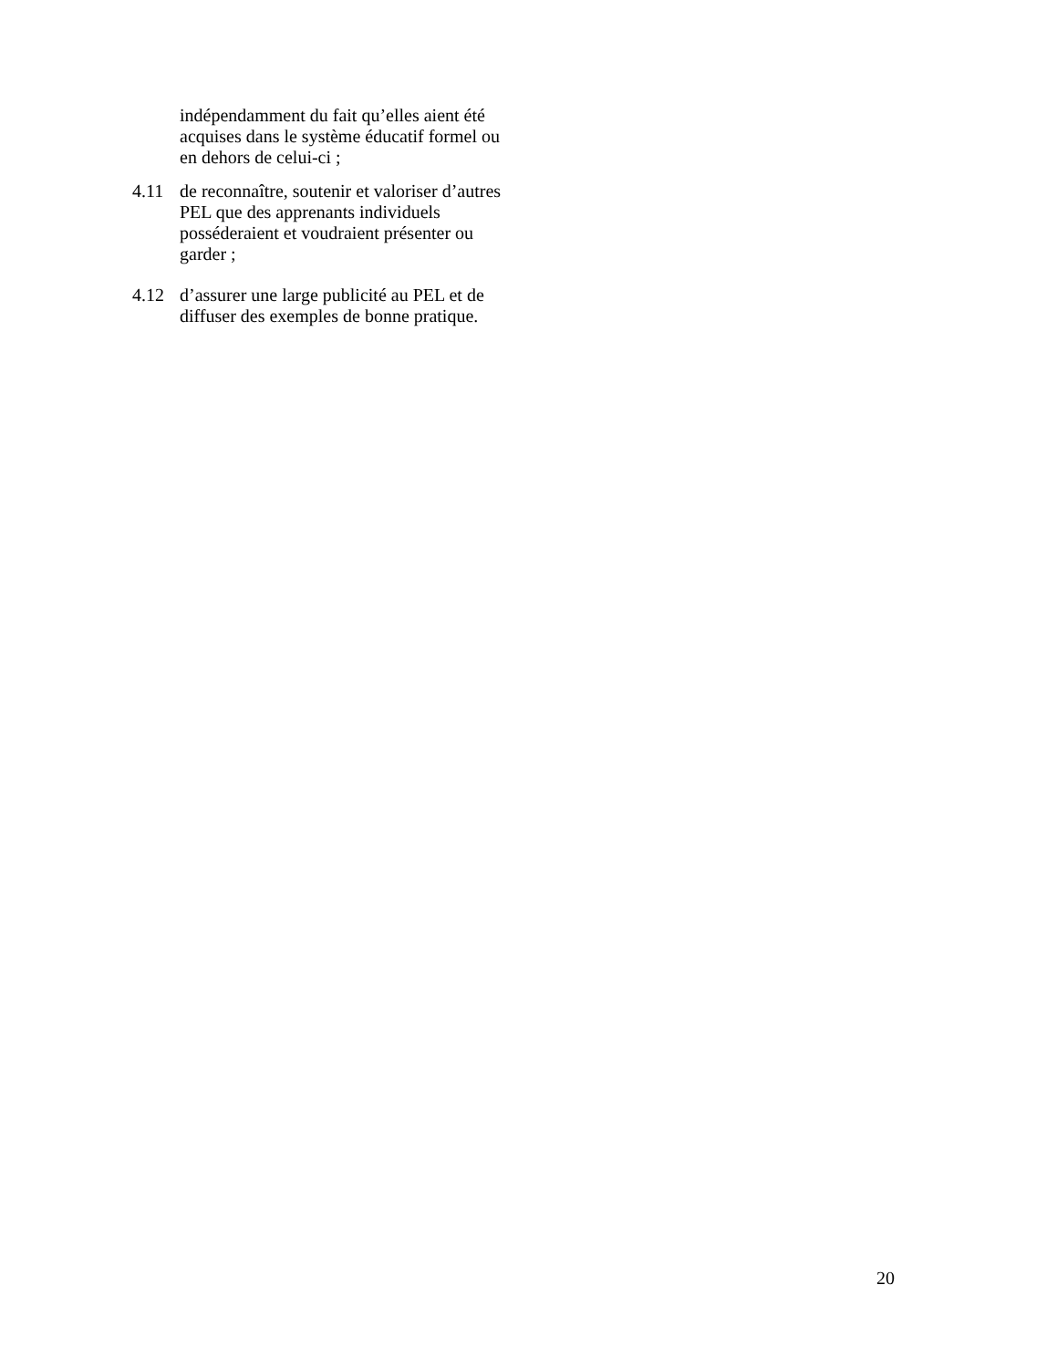indépendamment du fait qu’elles aient été acquises dans le système éducatif formel ou en dehors de celui-ci ;
4.11 de reconnaître, soutenir et valoriser d’autres PEL que des apprenants individuels posséderaient et voudraient présenter ou garder ;
4.12 d’assurer une large publicité au PEL et de diffuser des exemples de bonne pratique.
20